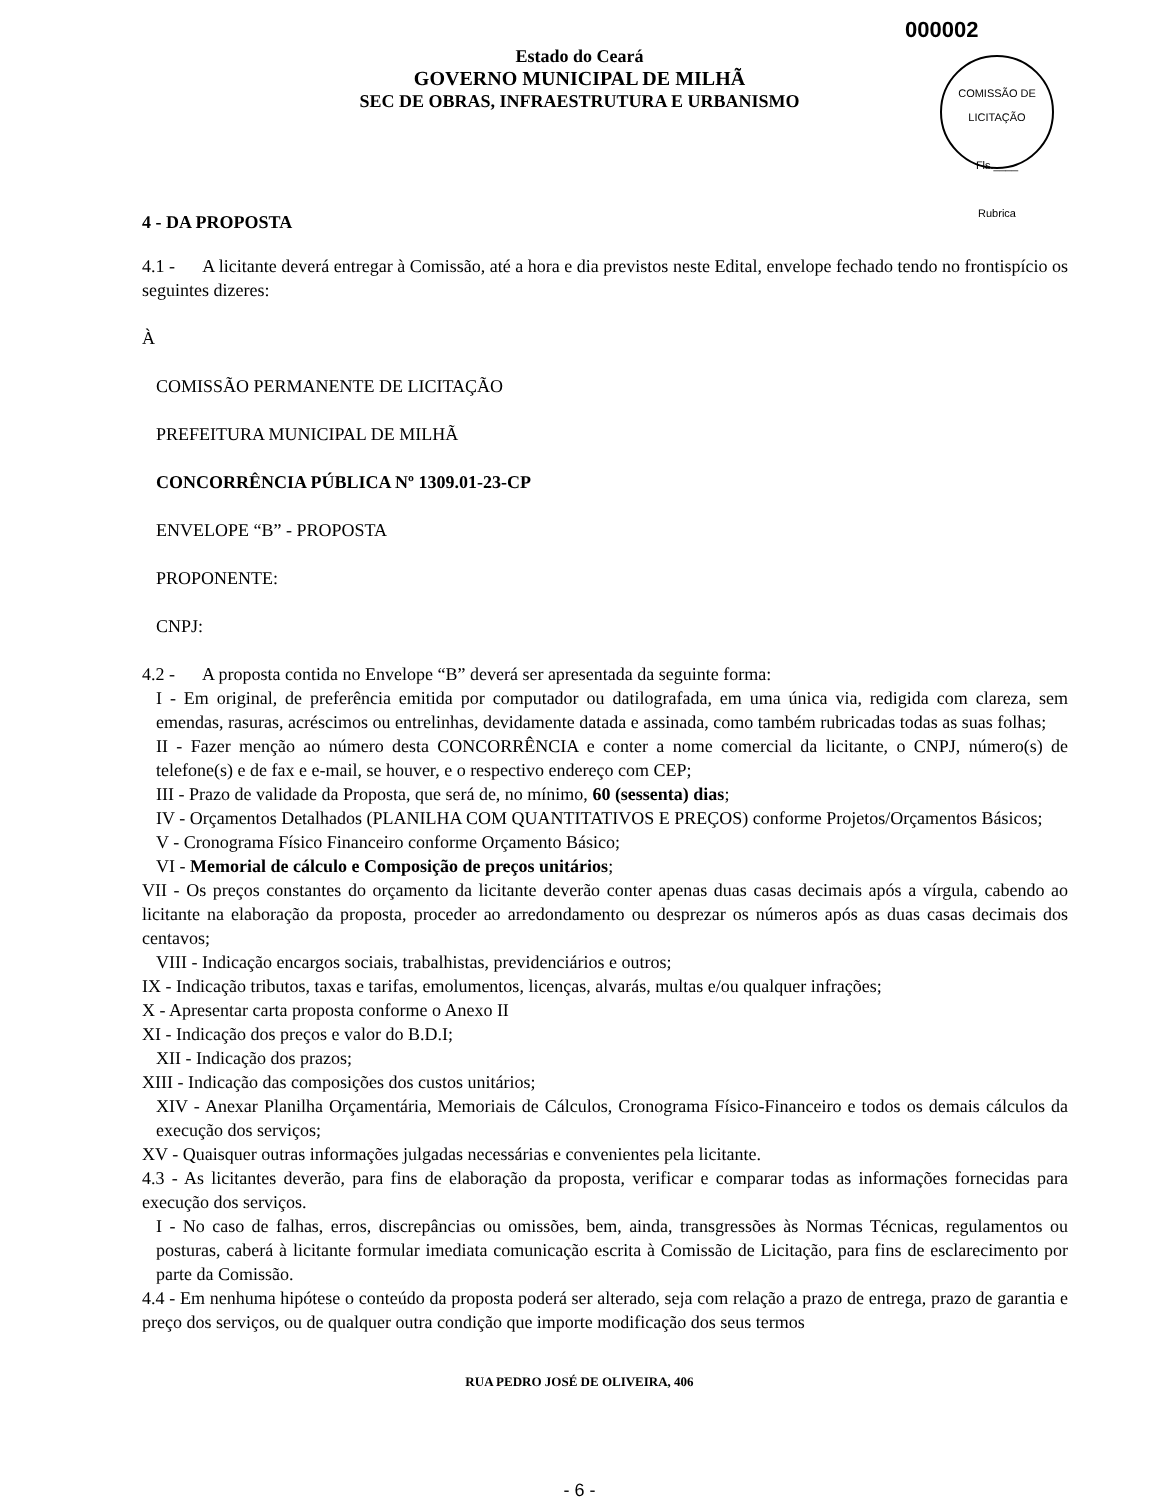000002
Estado do Ceará
GOVERNO MUNICIPAL DE MILHÃ
SEC DE OBRAS, INFRAESTRUTURA E URBANISMO
COMISSÃO DE LICITAÇÃO
Fls.____
Rubrica
4 - DA PROPOSTA
4.1 - A licitante deverá entregar à Comissão, até a hora e dia previstos neste Edital, envelope fechado tendo no frontispício os seguintes dizeres:
À
COMISSÃO PERMANENTE DE LICITAÇÃO
PREFEITURA MUNICIPAL DE MILHÃ
CONCORRÊNCIA PÚBLICA Nº 1309.01-23-CP
ENVELOPE “B” - PROPOSTA
PROPONENTE:
CNPJ:
4.2 - A proposta contida no Envelope “B” deverá ser apresentada da seguinte forma:
I - Em original, de preferência emitida por computador ou datilografada, em uma única via, redigida com clareza, sem emendas, rasuras, acréscimos ou entrelinhas, devidamente datada e assinada, como também rubricadas todas as suas folhas;
II - Fazer menção ao número desta CONCORRÊNCIA e conter a nome comercial da licitante, o CNPJ, número(s) de telefone(s) e de fax e e-mail, se houver, e o respectivo endereço com CEP;
III - Prazo de validade da Proposta, que será de, no mínimo, 60 (sessenta) dias;
IV - Orçamentos Detalhados (PLANILHA COM QUANTITATIVOS E PREÇOS) conforme Projetos/Orçamentos Básicos;
V - Cronograma Físico Financeiro conforme Orçamento Básico;
VI - Memorial de cálculo e Composição de preços unitários;
VII - Os preços constantes do orçamento da licitante deverão conter apenas duas casas decimais após a vírgula, cabendo ao licitante na elaboração da proposta, proceder ao arredondamento ou desprezar os números após as duas casas decimais dos centavos;
VIII - Indicação encargos sociais, trabalhistas, previdenciários e outros;
IX - Indicação tributos, taxas e tarifas, emolumentos, licenças, alvarás, multas e/ou qualquer infrações;
X - Apresentar carta proposta conforme o Anexo II
XI - Indicação dos preços e valor do B.D.I;
XII - Indicação dos prazos;
XIII - Indicação das composições dos custos unitários;
XIV - Anexar Planilha Orçamentária, Memoriais de Cálculos, Cronograma Físico-Financeiro e todos os demais cálculos da execução dos serviços;
XV - Quaisquer outras informações julgadas necessárias e convenientes pela licitante.
4.3 - As licitantes deverão, para fins de elaboração da proposta, verificar e comparar todas as informações fornecidas para execução dos serviços.
I - No caso de falhas, erros, discrepâncias ou omissões, bem, ainda, transgressões às Normas Técnicas, regulamentos ou posturas, caberá à licitante formular imediata comunicação escrita à Comissão de Licitação, para fins de esclarecimento por parte da Comissão.
4.4 - Em nenhuma hipótese o conteúdo da proposta poderá ser alterado, seja com relação a prazo de entrega, prazo de garantia e preço dos serviços, ou de qualquer outra condição que importe modificação dos seus termos
RUA PEDRO JOSÉ DE OLIVEIRA, 406
- 6 -